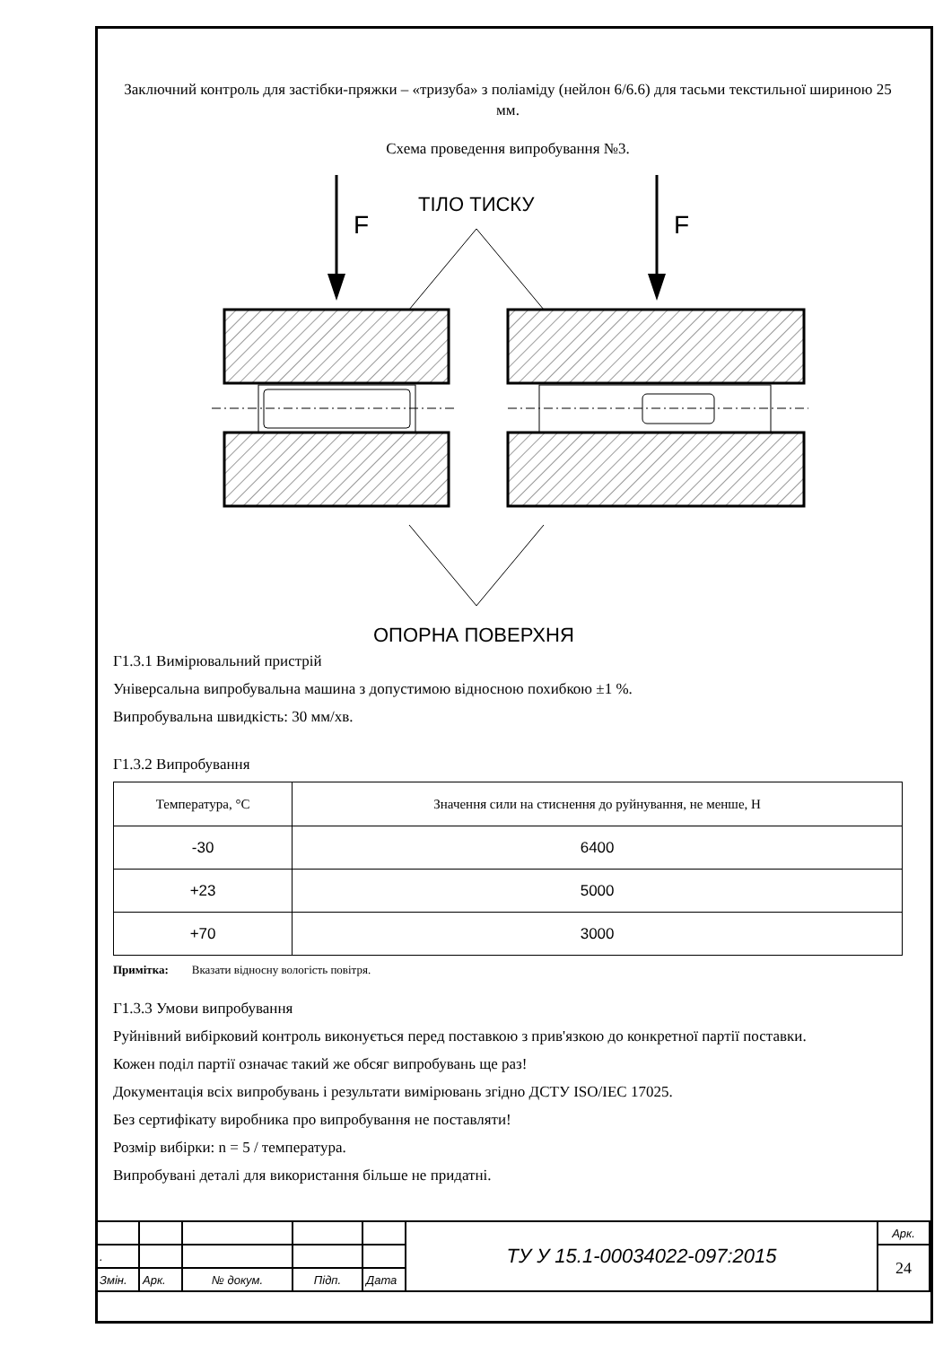Заключний контроль для застібки-пряжки – «тризуба» з поліаміду (нейлон 6/6.6) для тасьми текстильної шириною 25 мм.
Схема проведення випробування №3.
F
F
ТІЛО ТИСКУ
ОПОРНА ПОВЕРХНЯ
Г1.3.1 Вимірювальний пристрій
Універсальна випробувальна машина з допустимою відносною похибкою ±1 %.
Випробувальна швидкість: 30 мм/хв.
Г1.3.2 Випробування
| Температура, °С | Значення сили на стиснення до руйнування, не менше, Н |
| --- | --- |
| -30 | 6400 |
| +23 | 5000 |
| +70 | 3000 |
Примітка: Вказати відносну вологість повітря.
Г1.3.3 Умови випробування
Руйнівний вибірковий контроль виконується перед поставкою з прив'язкою до конкретної партії поставки.
Кожен поділ партії означає такий же обсяг випробувань ще раз!
Документація всіх випробувань і результати вимірювань згідно ДСТУ ISO/IEC 17025.
Без сертифікату виробника про випробування не поставляти!
Розмір вибірки: n = 5 / температура.
Випробувані деталі для використання більше не придатні.
| | | | | | ТУ У 15.1-00034022-097:2015 | Арк. |
| . | | | | | | 24 |
| Змін. | Арк. | № докум. | Підп. | Дата | | |